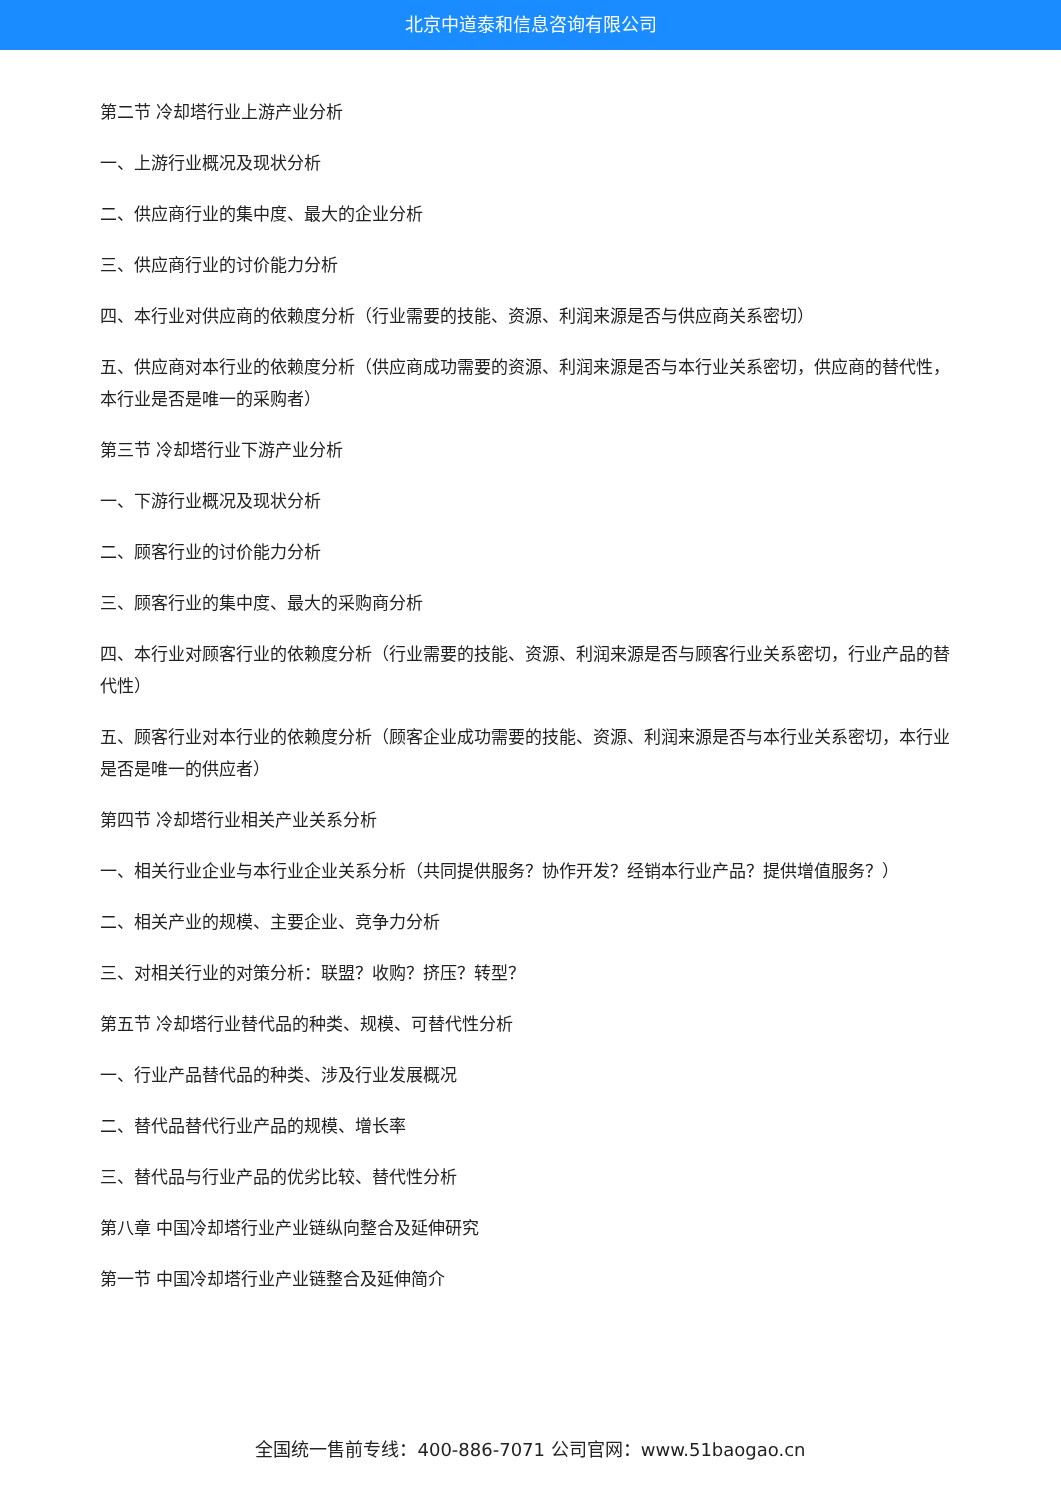北京中道泰和信息咨询有限公司
第二节 冷却塔行业上游产业分析
一、上游行业概况及现状分析
二、供应商行业的集中度、最大的企业分析
三、供应商行业的讨价能力分析
四、本行业对供应商的依赖度分析（行业需要的技能、资源、利润来源是否与供应商关系密切）
五、供应商对本行业的依赖度分析（供应商成功需要的资源、利润来源是否与本行业关系密切，供应商的替代性，本行业是否是唯一的采购者）
第三节 冷却塔行业下游产业分析
一、下游行业概况及现状分析
二、顾客行业的讨价能力分析
三、顾客行业的集中度、最大的采购商分析
四、本行业对顾客行业的依赖度分析（行业需要的技能、资源、利润来源是否与顾客行业关系密切，行业产品的替代性）
五、顾客行业对本行业的依赖度分析（顾客企业成功需要的技能、资源、利润来源是否与本行业关系密切，本行业是否是唯一的供应者）
第四节 冷却塔行业相关产业关系分析
一、相关行业企业与本行业企业关系分析（共同提供服务？协作开发？经销本行业产品？提供增值服务？）
二、相关产业的规模、主要企业、竞争力分析
三、对相关行业的对策分析：联盟？收购？挤压？转型？
第五节 冷却塔行业替代品的种类、规模、可替代性分析
一、行业产品替代品的种类、涉及行业发展概况
二、替代品替代行业产品的规模、增长率
三、替代品与行业产品的优劣比较、替代性分析
第八章 中国冷却塔行业产业链纵向整合及延伸研究
第一节 中国冷却塔行业产业链整合及延伸简介
全国统一售前专线：400-886-7071 公司官网：www.51baogao.cn